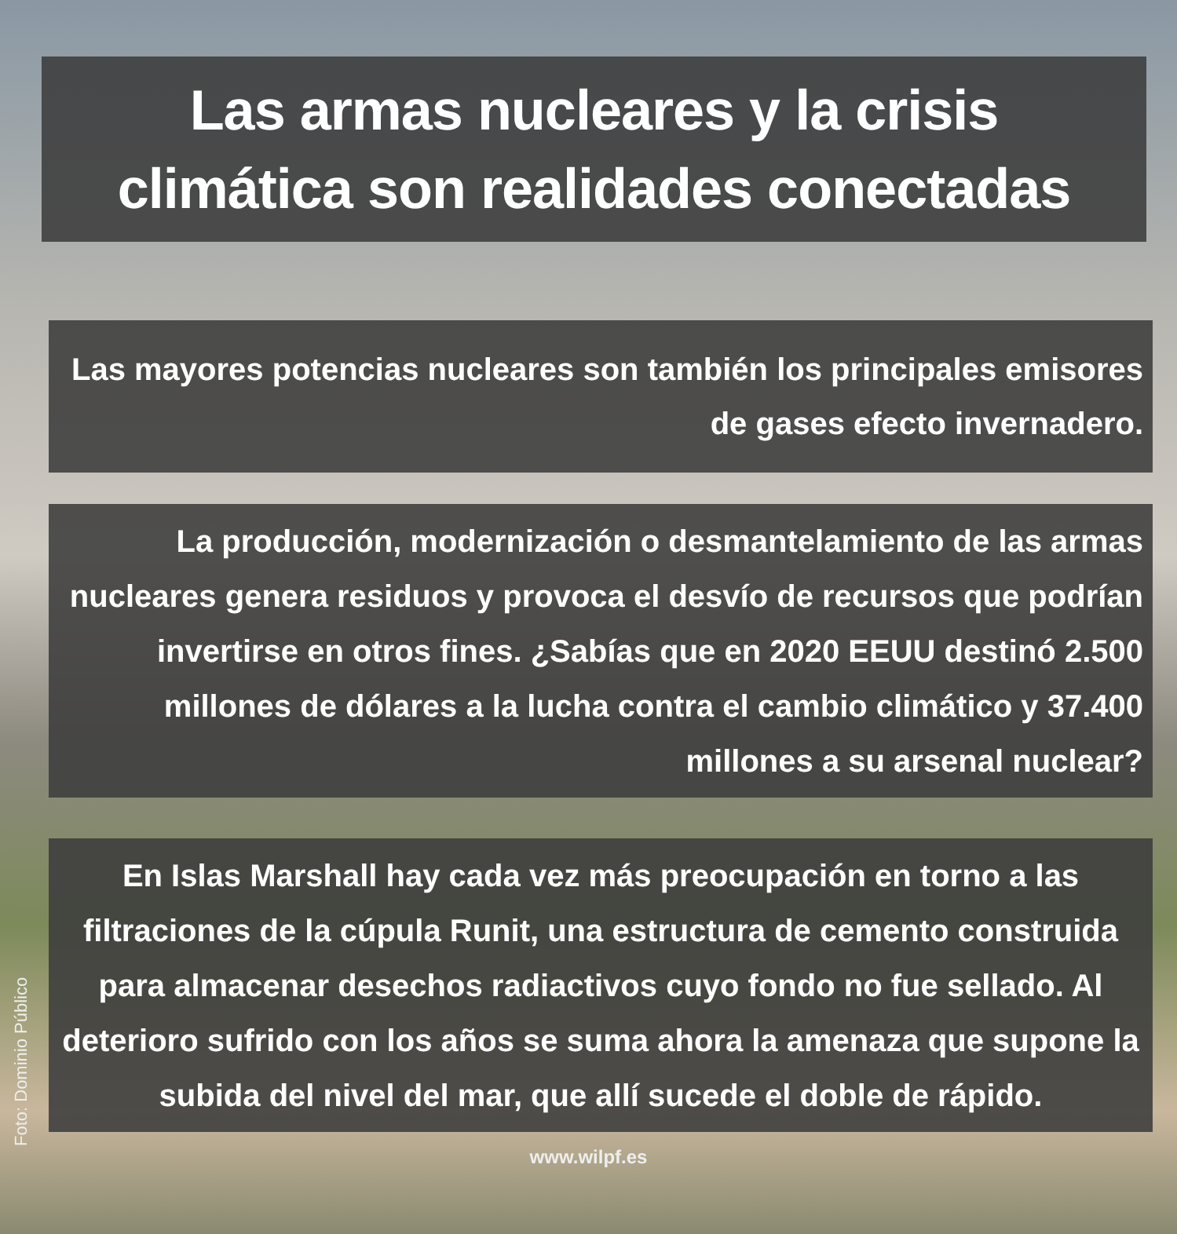Las armas nucleares y la crisis climática son realidades conectadas
Las mayores potencias nucleares son también los principales emisores de gases efecto invernadero.
La producción, modernización o desmantelamiento de las armas nucleares genera residuos y provoca el desvío de recursos que podrían invertirse en otros fines. ¿Sabías que en 2020 EEUU destinó 2.500 millones de dólares a la lucha contra el cambio climático y 37.400 millones a su arsenal nuclear?
En Islas Marshall hay cada vez más preocupación en torno a las filtraciones de la cúpula Runit, una estructura de cemento construida para almacenar desechos radiactivos cuyo fondo no fue sellado. Al deterioro sufrido con los años se suma ahora la amenaza que supone la subida del nivel del mar, que allí sucede el doble de rápido.
www.wilpf.es
Foto: Dominio Público